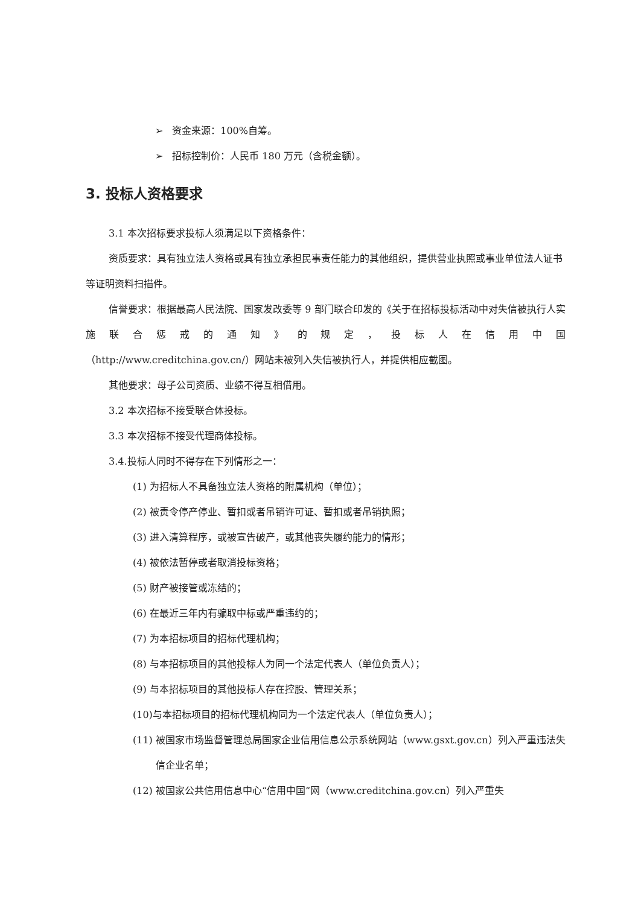➢ 资金来源：100%自筹。
➢ 招标控制价：人民币 180 万元（含税金额）。
3. 投标人资格要求
3.1 本次招标要求投标人须满足以下资格条件：
资质要求：具有独立法人资格或具有独立承担民事责任能力的其他组织，提供营业执照或事业单位法人证书等证明资料扫描件。
信誉要求：根据最高人民法院、国家发改委等 9 部门联合印发的《关于在招标投标活动中对失信被执行人实施联合惩戒的通知》的规定，投标人在信用中国
（http://www.creditchina.gov.cn/）网站未被列入失信被执行人，并提供相应截图。
其他要求：母子公司资质、业绩不得互相借用。
3.2 本次招标不接受联合体投标。
3.3 本次招标不接受代理商体投标。
3.4.投标人同时不得存在下列情形之一：
(1) 为招标人不具备独立法人资格的附属机构（单位）；
(2) 被责令停产停业、暂扣或者吊销许可证、暂扣或者吊销执照；
(3) 进入清算程序，或被宣告破产，或其他丧失履约能力的情形；
(4) 被依法暂停或者取消投标资格；
(5) 财产被接管或冻结的；
(6) 在最近三年内有骗取中标或严重违约的；
(7) 为本招标项目的招标代理机构；
(8) 与本招标项目的其他投标人为同一个法定代表人（单位负责人）；
(9) 与本招标项目的其他投标人存在控股、管理关系；
(10)与本招标项目的招标代理机构同为一个法定代表人（单位负责人）；
(11) 被国家市场监督管理总局国家企业信用信息公示系统网站（www.gsxt.gov.cn）列入严重违法失信企业名单；
(12) 被国家公共信用信息中心“信用中国”网（www.creditchina.gov.cn）列入严重失